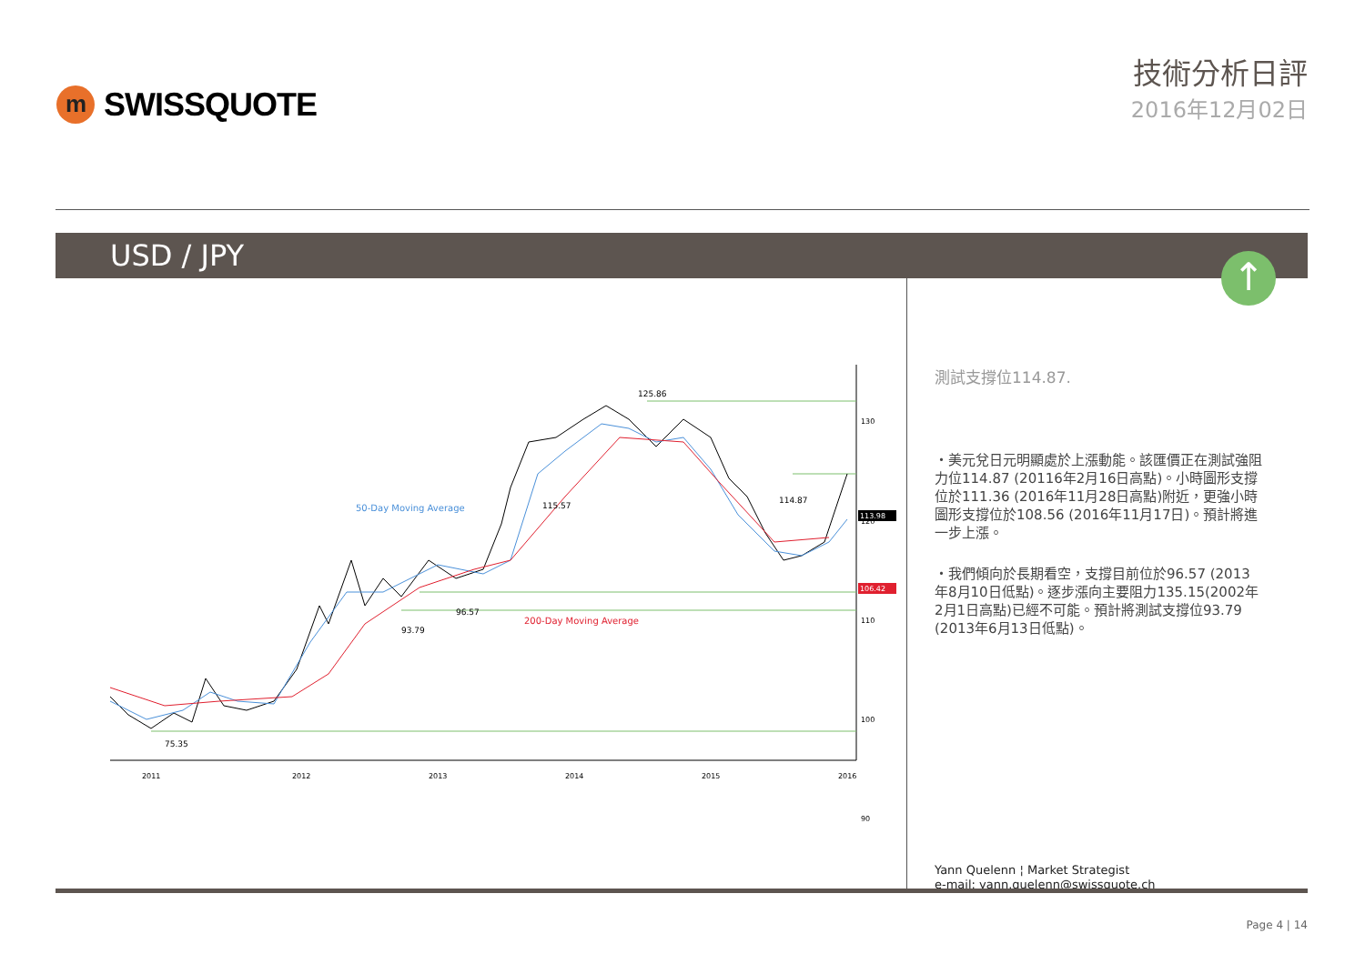m
SWISSQUOTE
技術分析日評
2016年12月02日
USD / JPY
↑
125.86
115.57
114.87
93.79
96.57
75.35
50-Day Moving Average
200-Day Moving Average
130
120
110
100
90
113.98
106.42
2011
2012
2013
2014
2015
2016
測試支撐位114.87.
・美元兌日元明顯處於上漲動能。該匯價正在測試強阻力位114.87 (20116年2月16日高點)。小時圖形支撐位於111.36 (2016年11月28日高點)附近，更強小時圖形支撐位於108.56 (2016年11月17日)。預計將進一步上漲。
・我們傾向於長期看空，支撐目前位於96.57 (2013年8月10日低點)。逐步漲向主要阻力135.15(2002年2月1日高點)已經不可能。預計將測試支撐位93.79 (2013年6月13日低點)。
Yann Quelenn ¦ Market Strategist
e-mail: yann.quelenn@swissquote.ch
Page 4 | 14